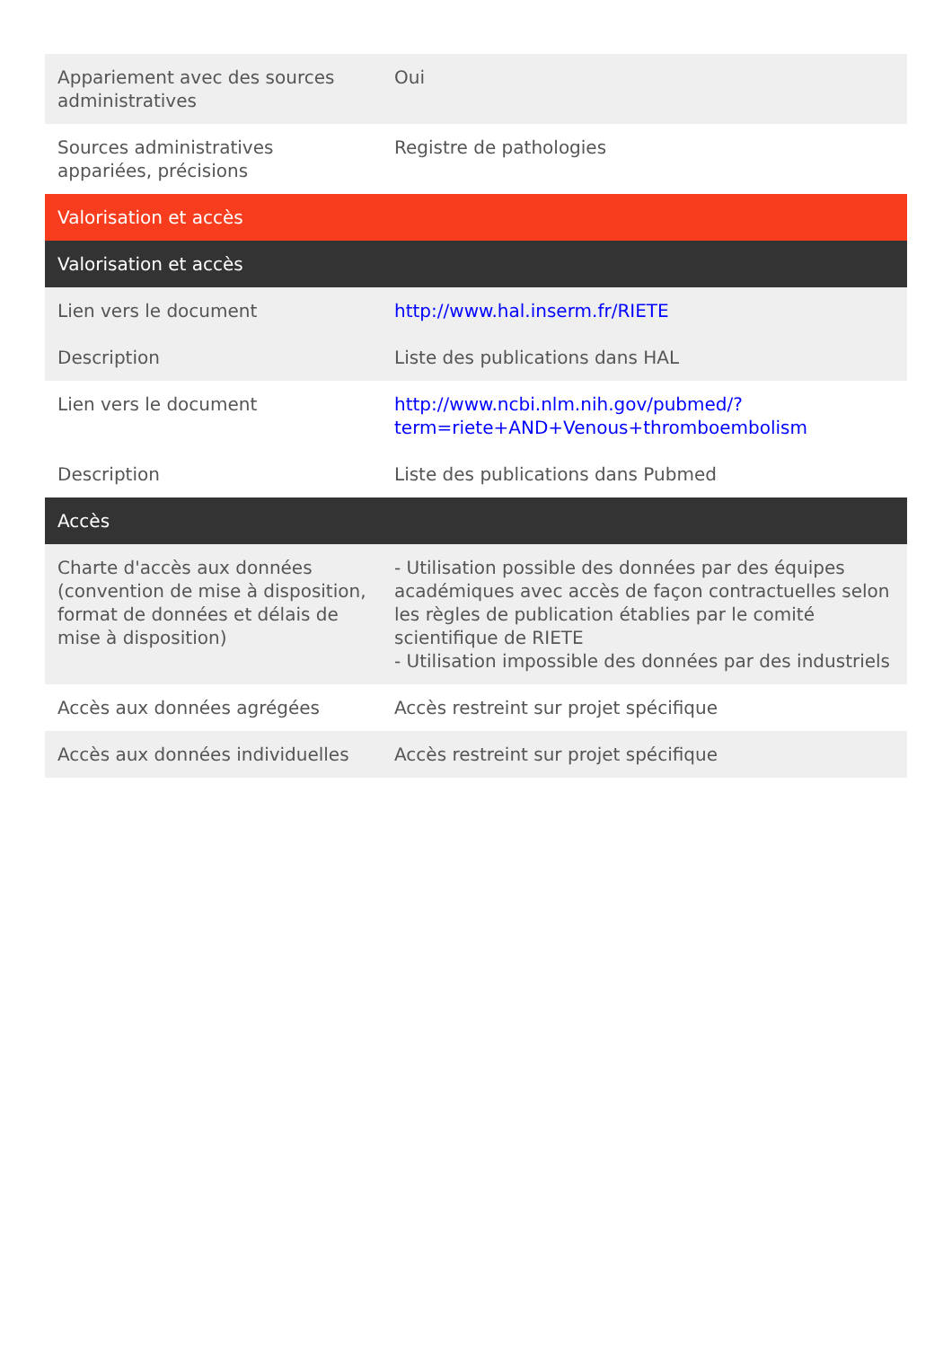| Appariement avec des sources administratives | Oui |
| Sources administratives appariées, précisions | Registre de pathologies |
| Valorisation et accès | |
| Valorisation et accès | |
| Lien vers le document | http://www.hal.inserm.fr/RIETE |
| Description | Liste des publications dans HAL |
| Lien vers le document | http://www.ncbi.nlm.nih.gov/pubmed/? term=riete+AND+Venous+thromboembolism |
| Description | Liste des publications dans Pubmed |
| Accès | |
| Charte d'accès aux données (convention de mise à disposition, format de données et délais de mise à disposition) | - Utilisation possible des données par des équipes académiques avec accès de façon contractuelles selon les règles de publication établies par le comité scientifique de RIETE - Utilisation impossible des données par des industriels |
| Accès aux données agrégées | Accès restreint sur projet spécifique |
| Accès aux données individuelles | Accès restreint sur projet spécifique |